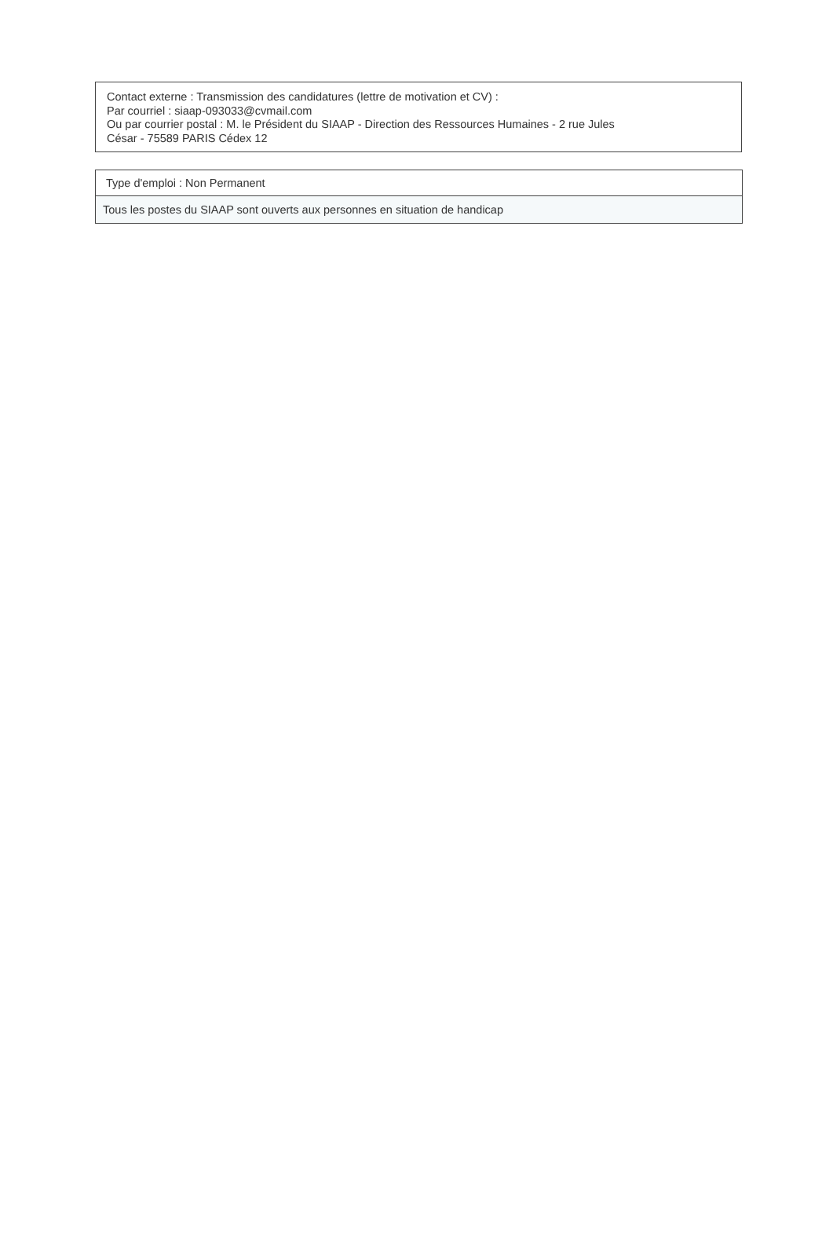Contact externe : Transmission des candidatures (lettre de motivation et CV) :
Par courriel : siaap-093033@cvmail.com
Ou par courrier postal : M. le Président du SIAAP - Direction des Ressources Humaines - 2 rue Jules
César - 75589 PARIS Cédex 12
Type d'emploi : Non Permanent
Tous les postes du SIAAP sont ouverts aux personnes en situation de handicap